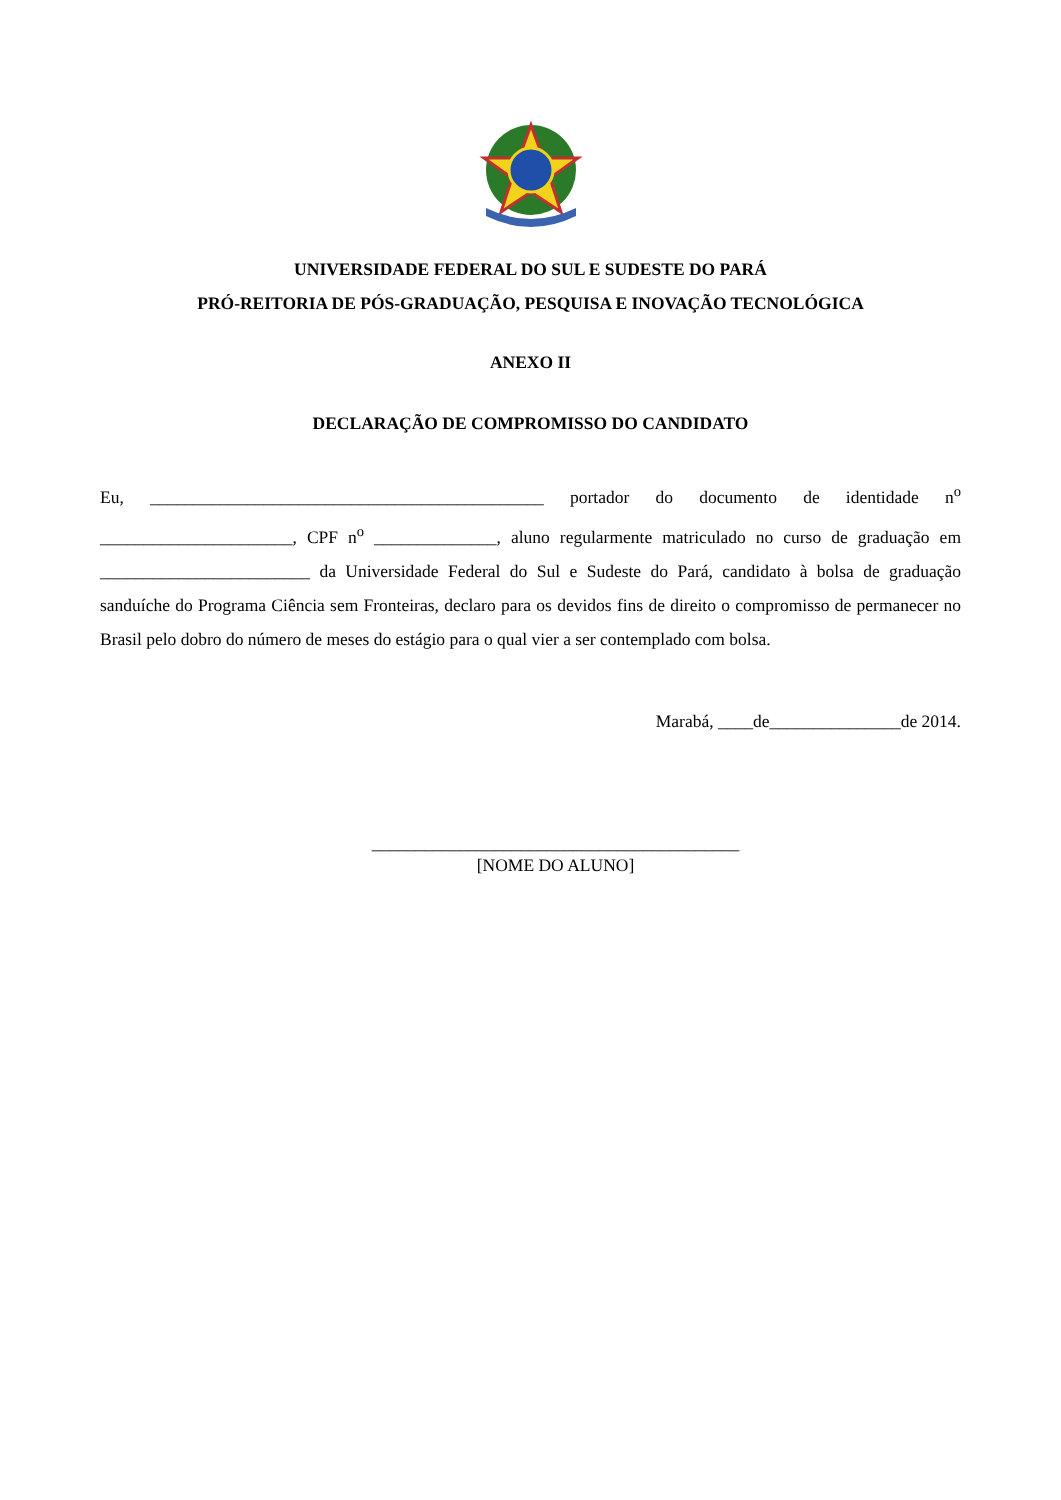UNIVERSIDADE FEDERAL DO SUL E SUDESTE DO PARÁ
PRÓ-REITORIA DE PÓS-GRADUAÇÃO, PESQUISA E INOVAÇÃO TECNOLÓGICA
ANEXO II
DECLARAÇÃO DE COMPROMISSO DO CANDIDATO
Eu, _____________________________________________ portador do documento de identidade n<sup>o</sup> ______________________, CPF n<sup>o</sup> ______________, aluno regularmente matriculado no curso de graduação em ________________________ da Universidade Federal do Sul e Sudeste do Pará, candidato à bolsa de graduação sanduíche do Programa Ciência sem Fronteiras, declaro para os devidos fins de direito o compromisso de permanecer no Brasil pelo dobro do número de meses do estágio para o qual vier a ser contemplado com bolsa.
Marabá, ____de_______________de 2014.
__________________________________________
[NOME DO ALUNO]